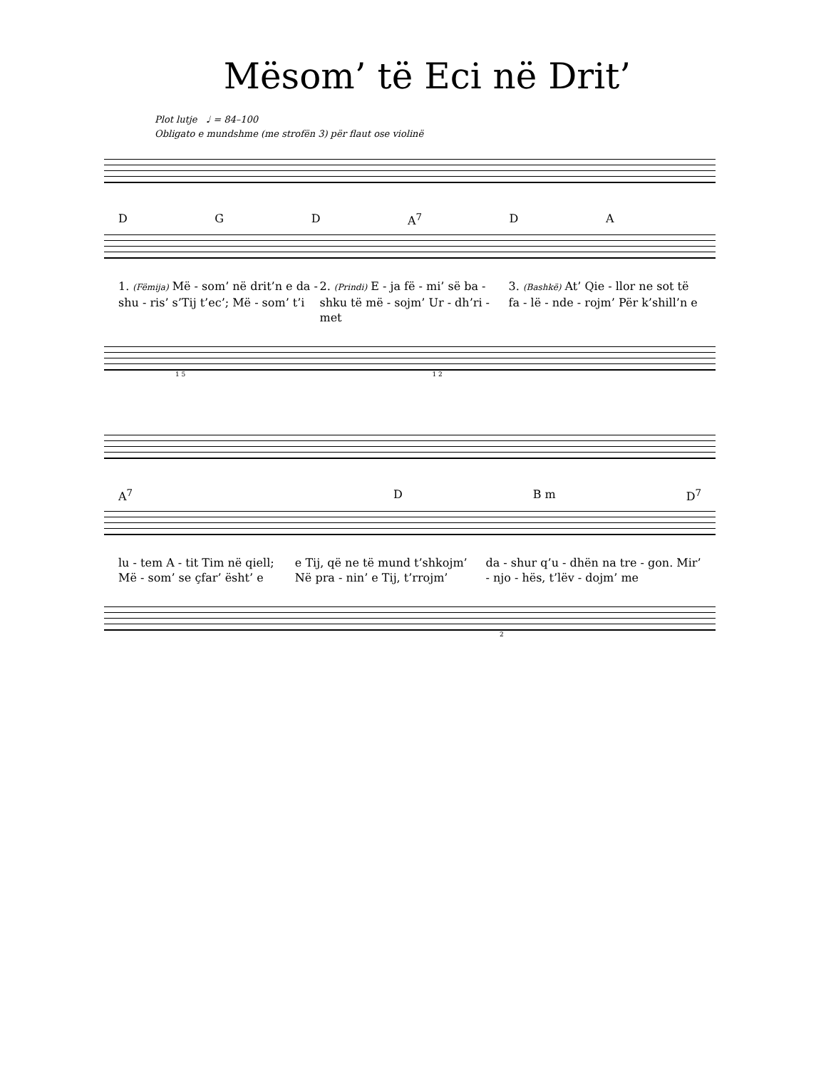Mësom’ të Eci në Drit’
Plot lutje ♩ = 84–100
Obligato e mundshme (me strofën 3) për flaut ose violinë
D G D A<sup>7</sup> D A
1. (Fëmija) Më - som’ në drit’n e da - shu - ris’ s’Tij t’ec’; Më - som’ t’i
2. (Prindi) E - ja fë - mi’ së ba - shku të më - sojm’ Ur - dh’ri - met
3. (Bashkë) At’ Qie - llor ne sot të fa - lë - nde - rojm’ Për k’shill’n e
1 5 1 2
A<sup>7</sup> D B m D<sup>7</sup>
lu - tem A - tit Tim në qiell; Më - som’ se çfar’ ësht’ e
e Tij, që ne të mund t’shkojm’ Në pra - nin’ e Tij, t’rrojm’
da - shur q’u - dhën na tre - gon. Mir’ - njo - hës, t’lëv - dojm’ me
2